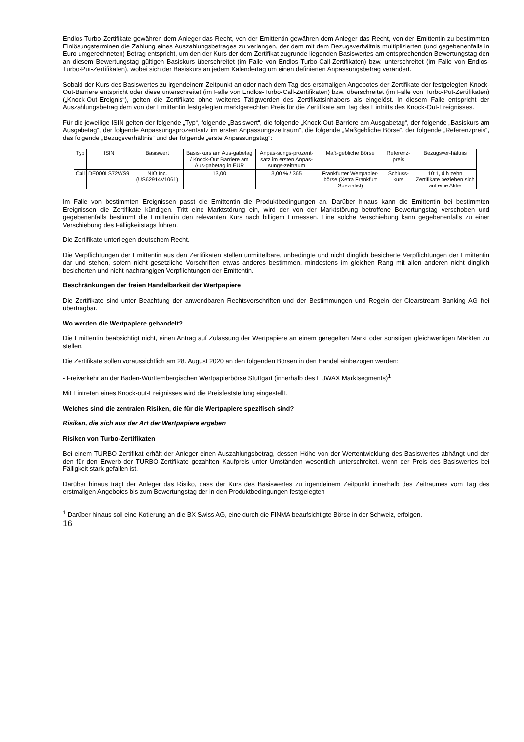Endlos-Turbo-Zertifikate gewähren dem Anleger das Recht, von der Emittentin gewähren dem Anleger das Recht, von der Emittentin zu bestimmten Einlösungsterminen die Zahlung eines Auszahlungsbetrages zu verlangen, der dem mit dem Bezugsverhältnis multiplizierten (und gegebenenfalls in Euro umgerechneten) Betrag entspricht, um den der Kurs der dem Zertifikat zugrunde liegenden Basiswertes am entsprechenden Bewertungstag den an diesem Bewertungstag gültigen Basiskurs überschreitet (im Falle von Endlos-Turbo-Call-Zertifikaten) bzw. unterschreitet (im Falle von Endlos-Turbo-Put-Zertifikaten), wobei sich der Basiskurs an jedem Kalendertag um einen definierten Anpassungsbetrag verändert.
Sobald der Kurs des Basiswertes zu irgendeinem Zeitpunkt an oder nach dem Tag des erstmaligen Angebotes der Zertifikate der festgelegten Knock-Out-Barriere entspricht oder diese unterschreitet (im Falle von Endlos-Turbo-Call-Zertifikaten) bzw. überschreitet (im Falle von Turbo-Put-Zertifikaten) („Knock-Out-Ereignis“), gelten die Zertifikate ohne weiteres Tätigwerden des Zertifikatsinhabers als eingelöst. In diesem Falle entspricht der Auszahlungsbetrag dem von der Emittentin festgelegten marktgerechten Preis für die Zertifikate am Tag des Eintritts des Knock-Out-Ereignisses.
Für die jeweilige ISIN gelten der folgende „Typ“, folgende „Basiswert“, die folgende „Knock-Out-Barriere am Ausgabetag“, der folgende „Basiskurs am Ausgabetag“, der folgende Anpassungsprozentsatz im ersten Anpassungszeitraum“, die folgende „Maßgebliche Börse“, der folgende „Referenzpreis“, das folgende „Bezugsverhältnis“ und der folgende „erste Anpassungstag“:
| Typ | ISIN | Basiswert | Basis-kurs am Aus-gabetag / Knock-Out Barriere am Aus-gabetag in EUR | Anpas-sungs-prozent-satz im ersten Anpas-sungs-zeitraum | Maß-gebliche Börse | Referenz-preis | Bezugsver-hältnis |
| Call | DE000LS72WS9 | NIO Inc. (US62914V1061) | 13,00 | 3,00 % / 365 | Frankfurter Wertpapier-börse (Xetra Frankfurt Spezialist) | Schluss-kurs | 10:1, d.h zehn Zertifikate beziehen sich auf eine Aktie |
Im Falle von bestimmten Ereignissen passt die Emittentin die Produktbedingungen an. Darüber hinaus kann die Emittentin bei bestimmten Ereignissen die Zertifikate kündigen. Tritt eine Marktstörung ein, wird der von der Marktstörung betroffene Bewertungstag verschoben und gegebenenfalls bestimmt die Emittentin den relevanten Kurs nach billigem Ermessen. Eine solche Verschiebung kann gegebenenfalls zu einer Verschiebung des Fälligkeitstags führen.
Die Zertifikate unterliegen deutschem Recht.
Die Verpflichtungen der Emittentin aus den Zertifikaten stellen unmittelbare, unbedingte und nicht dinglich besicherte Verpflichtungen der Emittentin dar und stehen, sofern nicht gesetzliche Vorschriften etwas anderes bestimmen, mindestens im gleichen Rang mit allen anderen nicht dinglich besicherten und nicht nachrangigen Verpflichtungen der Emittentin.
Beschränkungen der freien Handelbarkeit der Wertpapiere
Die Zertifikate sind unter Beachtung der anwendbaren Rechtsvorschriften und der Bestimmungen und Regeln der Clearstream Banking AG frei übertragbar.
Wo werden die Wertpapiere gehandelt?
Die Emittentin beabsichtigt nicht, einen Antrag auf Zulassung der Wertpapiere an einem geregelten Markt oder sonstigen gleichwertigen Märkten zu stellen.
Die Zertifikate sollen voraussichtlich am 28. August 2020 an den folgenden Börsen in den Handel einbezogen werden:
- Freiverkehr an der Baden-Württembergischen Wertpapierbörse Stuttgart (innerhalb des EUWAX Marktsegments)<sup>1</sup>
Mit Eintreten eines Knock-out-Ereignisses wird die Preisfeststellung eingestellt.
Welches sind die zentralen Risiken, die für die Wertpapiere spezifisch sind?
Risiken, die sich aus der Art der Wertpapiere ergeben
Risiken von Turbo-Zertifikaten
Bei einem TURBO-Zertifikat erhält der Anleger einen Auszahlungsbetrag, dessen Höhe von der Wertentwicklung des Basiswertes abhängt und der den für den Erwerb der TURBO-Zertifikate gezahlten Kaufpreis unter Umständen wesentlich unterschreitet, wenn der Preis des Basiswertes bei Fälligkeit stark gefallen ist.
Darüber hinaus trägt der Anleger das Risiko, dass der Kurs des Basiswertes zu irgendeinem Zeitpunkt innerhalb des Zeitraumes vom Tag des erstmaligen Angebotes bis zum Bewertungstag der in den Produktbedingungen festgelegten
<sup>1</sup> Darüber hinaus soll eine Kotierung an die BX Swiss AG, eine durch die FINMA beaufsichtigte Börse in der Schweiz, erfolgen.
16